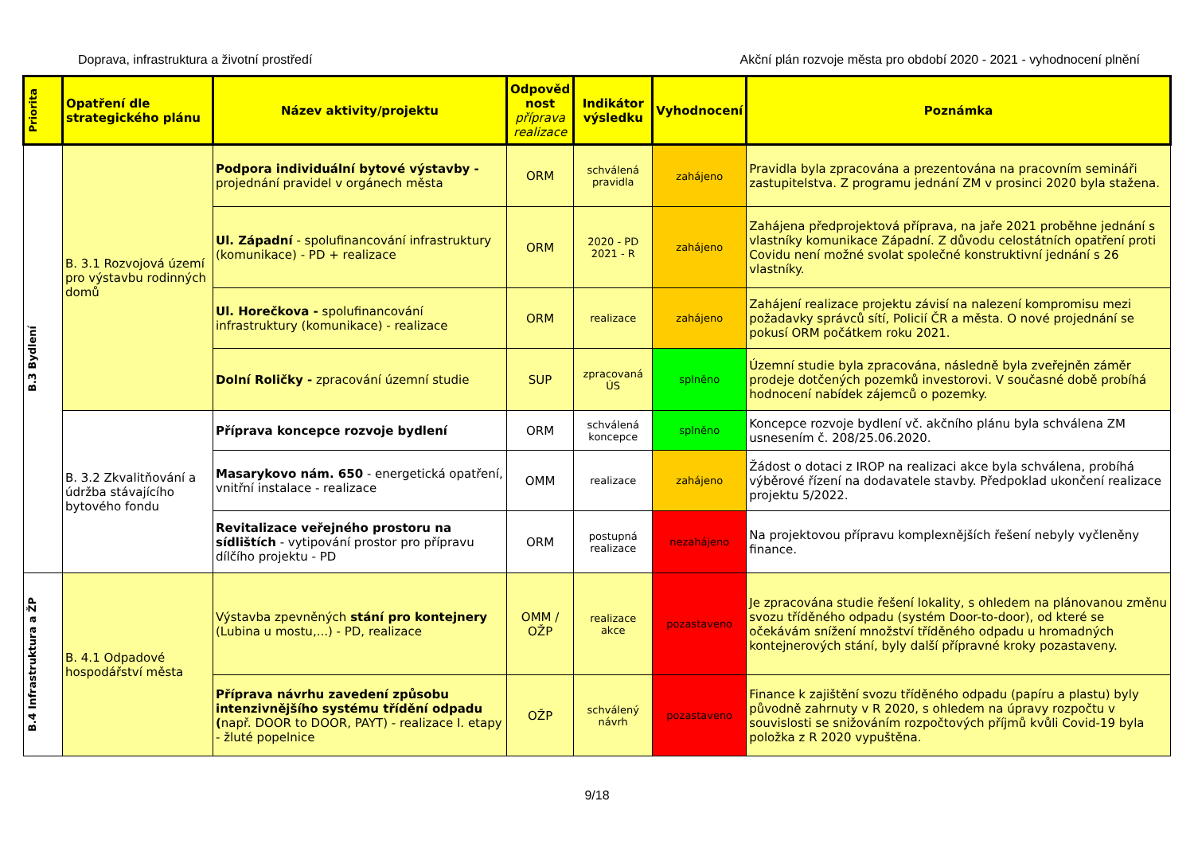Doprava, infrastruktura a životní prostředí Akční plán rozvoje města pro období 2020 - 2021 - vyhodnocení plnění
| Priorita | Opatření dle strategického plánu | Název aktivity/projektu | Odpověd nost příprava realizace | Indikátor výsledku | Vyhodnocení | Poznámka |
| --- | --- | --- | --- | --- | --- | --- |
| B.3 Bydlení | B. 3.1 Rozvojová území pro výstavbu rodinných domů | Podpora individuální bytové výstavby - projednání pravidel v orgánech města | ORM | schválená pravidla | zahájeno | Pravidla byla zpracována a prezentována na pracovním semináři zastupitelstva. Z programu jednání ZM v prosinci 2020 byla stažena. |
| | | Ul. Západní - spolufinancování infrastruktury (komunikace) - PD + realizace | ORM | 2020 - PD 2021 - R | zahájeno | Zahájena předprojektová příprava, na jaře 2021 proběhne jednání s vlastníky komunikace Západní. Z důvodu celostátních opatření proti Covidu není možné svolat společné konstruktivní jednání s 26 vlastníky. |
| | | Ul. Horečkova - spolufinancování infrastruktury (komunikace) - realizace | ORM | realizace | zahájeno | Zahájení realizace projektu závisí na nalezení kompromisu mezi požadavky správců sítí, Policií ČR a města. O nové projednání se pokusí ORM počátkem roku 2021. |
| | | Dolní Roličky - zpracování územní studie | SUP | zpracovaná ÚS | splněno | Územní studie byla zpracována, následně byla zveřejněn záměr prodeje dotčených pozemků investorovi. V současné době probíhá hodnocení nabídek zájemců o pozemky. |
| | B. 3.2 Zkvalitňování a údržba stávajícího bytového fondu | Příprava koncepce rozvoje bydlení | ORM | schválená koncepce | splněno | Koncepce rozvoje bydlení vč. akčního plánu byla schválena ZM usnesením č. 208/25.06.2020. |
| | | Masarykovo nám. 650 - energetická opatření, vnitřní instalace - realizace | OMM | realizace | zahájeno | Žádost o dotaci z IROP na realizaci akce byla schválena, probíhá výběrové řízení na dodavatele stavby. Předpoklad ukončení realizace projektu 5/2022. |
| | | Revitalizace veřejného prostoru na sídlištích - vytipování prostor pro přípravu dílčího projektu - PD | ORM | postupná realizace | nezahájeno | Na projektovou přípravu komplexnějších řešení nebyly vyčleněny finance. |
| B.4 Infrastruktura a ŽP | B. 4.1 Odpadové hospodářství města | Výstavba zpevněných stání pro kontejnery (Lubina u mostu,...) - PD, realizace | OMM / OŽP | realizace akce | pozastaveno | Je zpracována studie řešení lokality, s ohledem na plánovanou změnu svozu tříděného odpadu (systém Door-to-door), od které se očekávám snížení množství tříděného odpadu u hromadných kontejnerových stání, byly další přípravné kroky pozastaveny. |
| | | Příprava návrhu zavedení způsobu intenzivnějšího systému třídění odpadu ( např. DOOR to DOOR, PAYT) - realizace I. etapy - žluté popelnice | OŽP | schválený návrh | pozastaveno | Finance k zajištění svozu tříděného odpadu (papíru a plastu) byly původně zahrnuty v R 2020, s ohledem na úpravy rozpočtu v souvislosti se snižováním rozpočtových příjmů kvůli Covid-19 byla položka z R 2020 vypuštěna. |
9/18